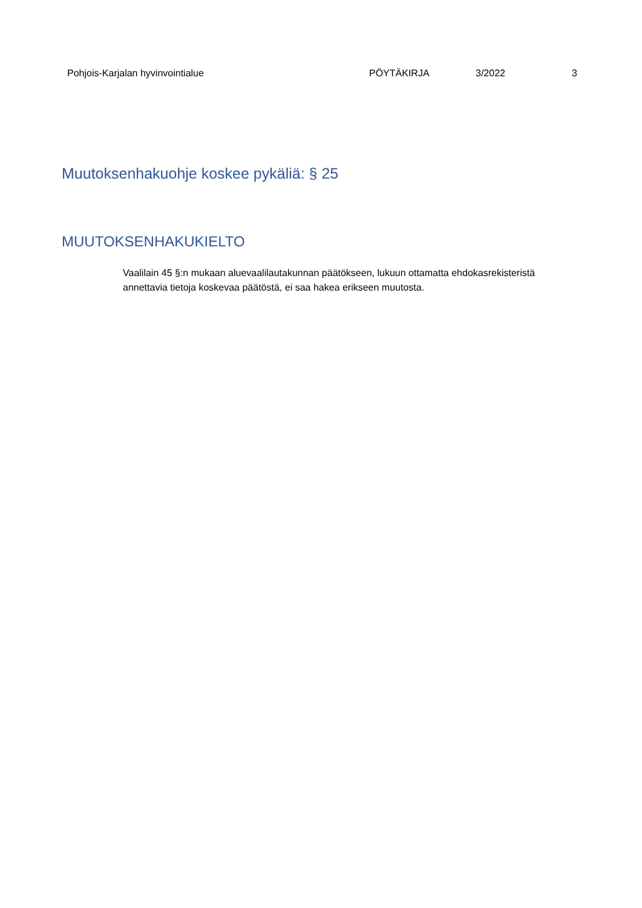Pohjois-Karjalan hyvinvointialue PÖYTÄKIRJA 3/2022 3
Muutoksenhakuohje koskee pykäliä: § 25
MUUTOKSENHAKUKIELTO
Vaalilain 45 §:n mukaan aluevaalilautakunnan päätökseen, lukuun ottamatta ehdokasrekisteristä annettavia tietoja koskevaa päätöstä, ei saa hakea erikseen muutosta.